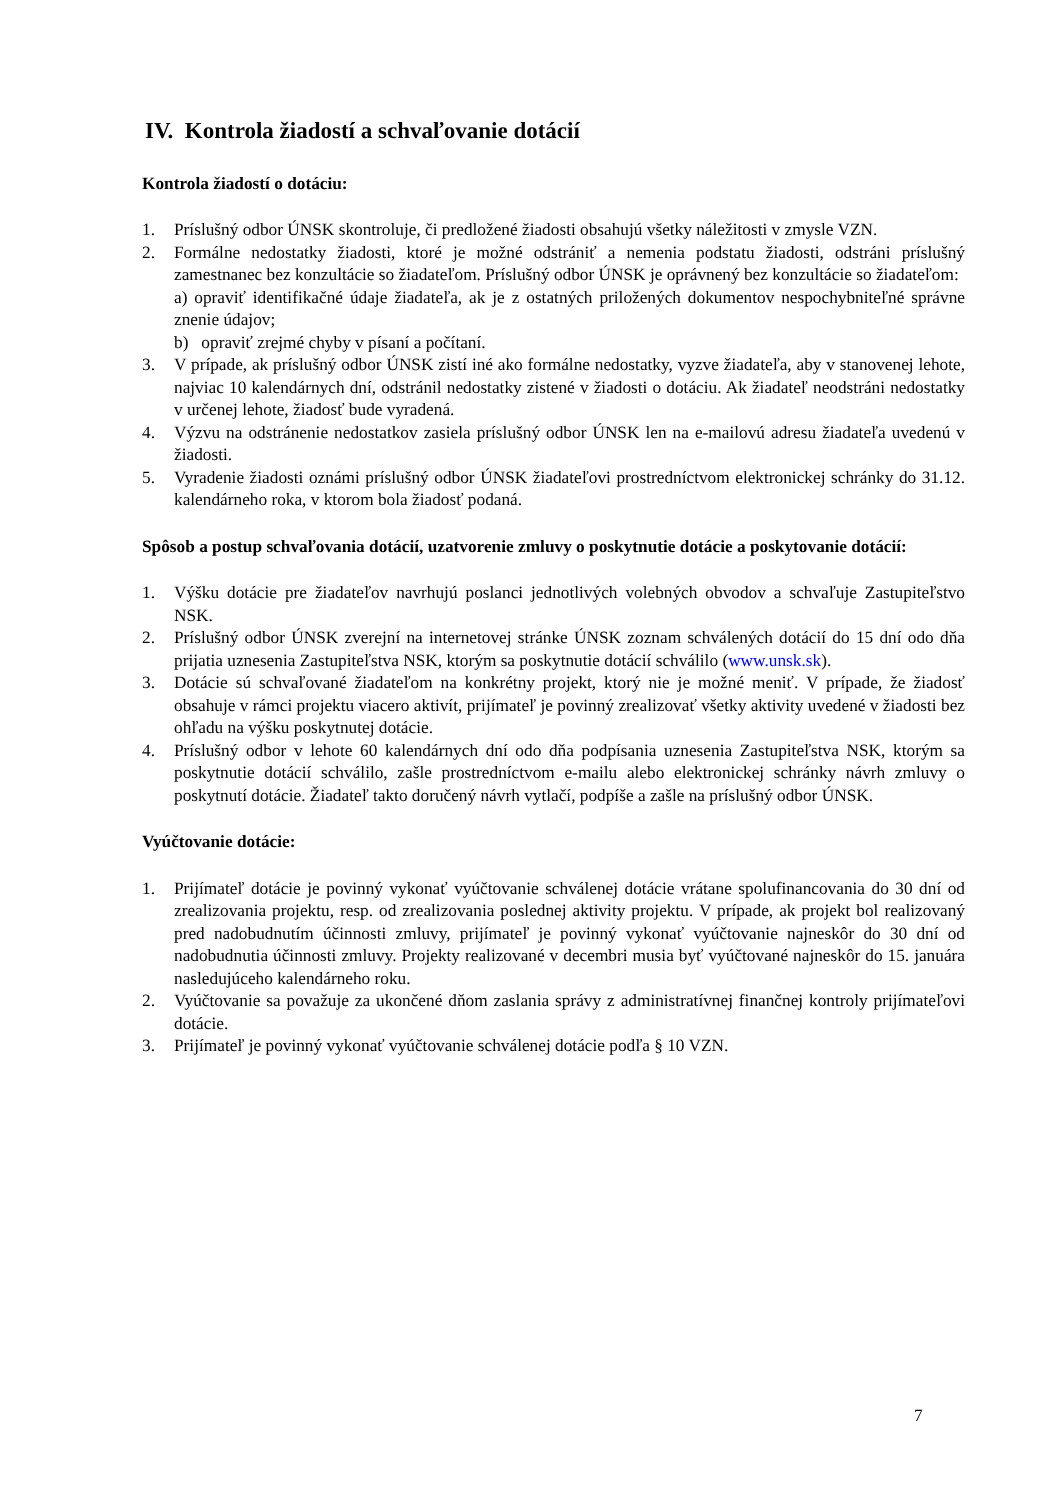IV. Kontrola žiadostí a schvaľovanie dotácií
Kontrola žiadostí o dotáciu:
1. Príslušný odbor ÚNSK skontroluje, či predložené žiadosti obsahujú všetky náležitosti v zmysle VZN.
2. Formálne nedostatky žiadosti, ktoré je možné odstrániť a nemenia podstatu žiadosti, odstráni príslušný zamestnanec bez konzultácie so žiadateľom. Príslušný odbor ÚNSK je oprávnený bez konzultácie so žiadateľom:
a) opraviť identifikačné údaje žiadateľa, ak je z ostatných priložených dokumentov nespochybniteľné správne znenie údajov;
b) opraviť zrejmé chyby v písaní a počítaní.
3. V prípade, ak príslušný odbor ÚNSK zistí iné ako formálne nedostatky, vyzve žiadateľa, aby v stanovenej lehote, najviac 10 kalendárnych dní, odstránil nedostatky zistené v žiadosti o dotáciu. Ak žiadateľ neodstráni nedostatky v určenej lehote, žiadosť bude vyradená.
4. Výzvu na odstránenie nedostatkov zasiela príslušný odbor ÚNSK len na e-mailovú adresu žiadateľa uvedenú v žiadosti.
5. Vyradenie žiadosti oznámi príslušný odbor ÚNSK žiadateľovi prostredníctvom elektronickej schránky do 31.12. kalendárneho roka, v ktorom bola žiadosť podaná.
Spôsob a postup schvaľovania dotácií, uzatvorenie zmluvy o poskytnutie dotácie a poskytovanie dotácií:
1. Výšku dotácie pre žiadateľov navrhujú poslanci jednotlivých volebných obvodov a schvaľuje Zastupiteľstvo NSK.
2. Príslušný odbor ÚNSK zverejní na internetovej stránke ÚNSK zoznam schválených dotácií do 15 dní odo dňa prijatia uznesenia Zastupiteľstva NSK, ktorým sa poskytnutie dotácií schválilo (www.unsk.sk).
3. Dotácie sú schvaľované žiadateľom na konkrétny projekt, ktorý nie je možné meniť. V prípade, že žiadosť obsahuje v rámci projektu viacero aktivít, prijímateľ je povinný zrealizovať všetky aktivity uvedené v žiadosti bez ohľadu na výšku poskytnutej dotácie.
4. Príslušný odbor v lehote 60 kalendárnych dní odo dňa podpísania uznesenia Zastupiteľstva NSK, ktorým sa poskytnutie dotácií schválilo, zašle prostredníctvom e-mailu alebo elektronickej schránky návrh zmluvy o poskytnutí dotácie. Žiadateľ takto doručený návrh vytlačí, podpíše a zašle na príslušný odbor ÚNSK.
Vyúčtovanie dotácie:
1. Prijímateľ dotácie je povinný vykonať vyúčtovanie schválenej dotácie vrátane spolufinancovania do 30 dní od zrealizovania projektu, resp. od zrealizovania poslednej aktivity projektu. V prípade, ak projekt bol realizovaný pred nadobudnutím účinnosti zmluvy, prijímateľ je povinný vykonať vyúčtovanie najneskôr do 30 dní od nadobudnutia účinnosti zmluvy. Projekty realizované v decembri musia byť vyúčtované najneskôr do 15. januára nasledujúceho kalendárneho roku.
2. Vyúčtovanie sa považuje za ukončené dňom zaslania správy z administratívnej finančnej kontroly prijímateľovi dotácie.
3. Prijímateľ je povinný vykonať vyúčtovanie schválenej dotácie podľa § 10 VZN.
7